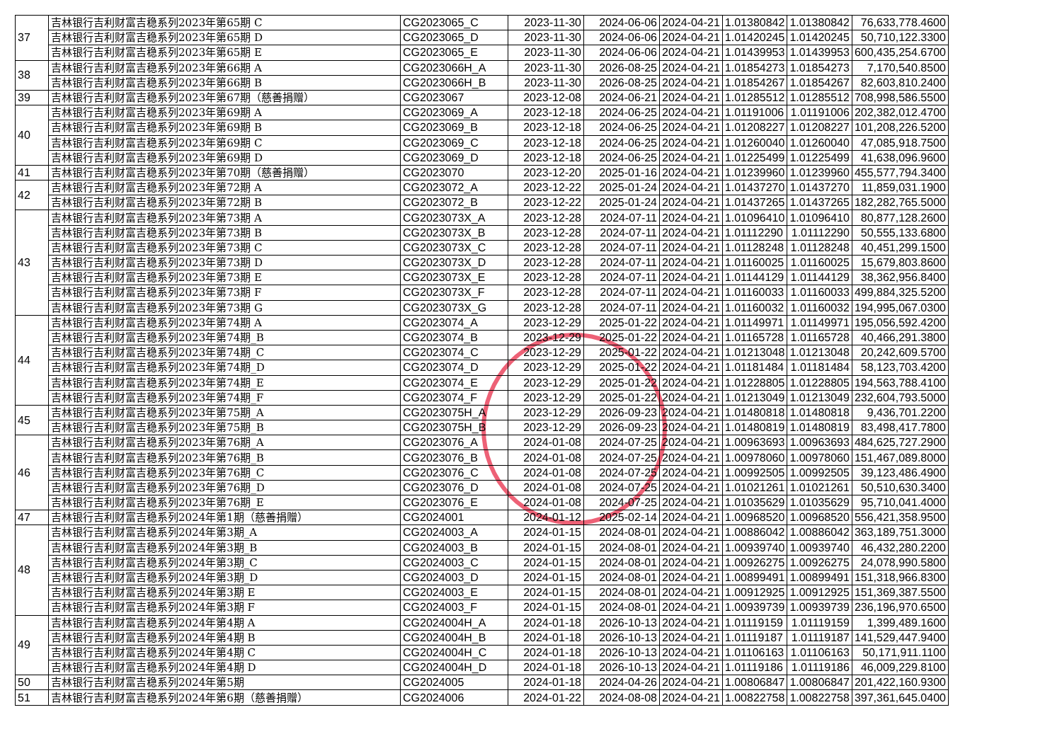| 37 | 吉林银行吉利财富吉稳系列2023年第65期 C | CG2023065_C | 2023-11-30 | 2024-06-06 | 2024-04-21 | 1.01380842 | 1.01380842 | 76,633,778.4600 |
| | 吉林银行吉利财富吉稳系列2023年第65期 D | CG2023065_D | 2023-11-30 | 2024-06-06 | 2024-04-21 | 1.01420245 | 1.01420245 | 50,710,122.3300 |
| | 吉林银行吉利财富吉稳系列2023年第65期 E | CG2023065_E | 2023-11-30 | 2024-06-06 | 2024-04-21 | 1.01439953 | 1.01439953 | 600,435,254.6700 |
| 38 | 吉林银行吉利财富吉稳系列2023年第66期 A | CG2023066H_A | 2023-11-30 | 2026-08-25 | 2024-04-21 | 1.01854273 | 1.01854273 | 7,170,540.8500 |
| | 吉林银行吉利财富吉稳系列2023年第66期 B | CG2023066H_B | 2023-11-30 | 2026-08-25 | 2024-04-21 | 1.01854267 | 1.01854267 | 82,603,810.2400 |
| 39 | 吉林银行吉利财富吉稳系列2023年第67期（慈善捐赠） | CG2023067 | 2023-12-08 | 2024-06-21 | 2024-04-21 | 1.01285512 | 1.01285512 | 708,998,586.5500 |
| 40 | 吉林银行吉利财富吉稳系列2023年第69期 A | CG2023069_A | 2023-12-18 | 2024-06-25 | 2024-04-21 | 1.01191006 | 1.01191006 | 202,382,012.4700 |
| | 吉林银行吉利财富吉稳系列2023年第69期 B | CG2023069_B | 2023-12-18 | 2024-06-25 | 2024-04-21 | 1.01208227 | 1.01208227 | 101,208,226.5200 |
| | 吉林银行吉利财富吉稳系列2023年第69期 C | CG2023069_C | 2023-12-18 | 2024-06-25 | 2024-04-21 | 1.01260040 | 1.01260040 | 47,085,918.7500 |
| | 吉林银行吉利财富吉稳系列2023年第69期 D | CG2023069_D | 2023-12-18 | 2024-06-25 | 2024-04-21 | 1.01225499 | 1.01225499 | 41,638,096.9600 |
| 41 | 吉林银行吉利财富吉稳系列2023年第70期（慈善捐赠） | CG2023070 | 2023-12-20 | 2025-01-16 | 2024-04-21 | 1.01239960 | 1.01239960 | 455,577,794.3400 |
| 42 | 吉林银行吉利财富吉稳系列2023年第72期 A | CG2023072_A | 2023-12-22 | 2025-01-24 | 2024-04-21 | 1.01437270 | 1.01437270 | 11,859,031.1900 |
| | 吉林银行吉利财富吉稳系列2023年第72期 B | CG2023072_B | 2023-12-22 | 2025-01-24 | 2024-04-21 | 1.01437265 | 1.01437265 | 182,282,765.5000 |
| 43 | 吉林银行吉利财富吉稳系列2023年第73期 A | CG2023073X_A | 2023-12-28 | 2024-07-11 | 2024-04-21 | 1.01096410 | 1.01096410 | 80,877,128.2600 |
| | 吉林银行吉利财富吉稳系列2023年第73期 B | CG2023073X_B | 2023-12-28 | 2024-07-11 | 2024-04-21 | 1.01112290 | 1.01112290 | 50,555,133.6800 |
| | 吉林银行吉利财富吉稳系列2023年第73期 C | CG2023073X_C | 2023-12-28 | 2024-07-11 | 2024-04-21 | 1.01128248 | 1.01128248 | 40,451,299.1500 |
| | 吉林银行吉利财富吉稳系列2023年第73期 D | CG2023073X_D | 2023-12-28 | 2024-07-11 | 2024-04-21 | 1.01160025 | 1.01160025 | 15,679,803.8600 |
| | 吉林银行吉利财富吉稳系列2023年第73期 E | CG2023073X_E | 2023-12-28 | 2024-07-11 | 2024-04-21 | 1.01144129 | 1.01144129 | 38,362,956.8400 |
| | 吉林银行吉利财富吉稳系列2023年第73期 F | CG2023073X_F | 2023-12-28 | 2024-07-11 | 2024-04-21 | 1.01160033 | 1.01160033 | 499,884,325.5200 |
| | 吉林银行吉利财富吉稳系列2023年第73期 G | CG2023073X_G | 2023-12-28 | 2024-07-11 | 2024-04-21 | 1.01160032 | 1.01160032 | 194,995,067.0300 |
| 44 | 吉林银行吉利财富吉稳系列2023年第74期 A | CG2023074_A | 2023-12-29 | 2025-01-22 | 2024-04-21 | 1.01149971 | 1.01149971 | 195,056,592.4200 |
| | 吉林银行吉利财富吉稳系列2023年第74期_B | CG2023074_B | 2023-12-29 | 2025-01-22 | 2024-04-21 | 1.01165728 | 1.01165728 | 40,466,291.3800 |
| | 吉林银行吉利财富吉稳系列2023年第74期_C | CG2023074_C | 2023-12-29 | 2025-01-22 | 2024-04-21 | 1.01213048 | 1.01213048 | 20,242,609.5700 |
| | 吉林银行吉利财富吉稳系列2023年第74期_D | CG2023074_D | 2023-12-29 | 2025-01-22 | 2024-04-21 | 1.01181484 | 1.01181484 | 58,123,703.4200 |
| | 吉林银行吉利财富吉稳系列2023年第74期_E | CG2023074_E | 2023-12-29 | 2025-01-22 | 2024-04-21 | 1.01228805 | 1.01228805 | 194,563,788.4100 |
| | 吉林银行吉利财富吉稳系列2023年第74期_F | CG2023074_F | 2023-12-29 | 2025-01-22 | 2024-04-21 | 1.01213049 | 1.01213049 | 232,604,793.5000 |
| 45 | 吉林银行吉利财富吉稳系列2023年第75期_A | CG2023075H_A | 2023-12-29 | 2026-09-23 | 2024-04-21 | 1.01480818 | 1.01480818 | 9,436,701.2200 |
| | 吉林银行吉利财富吉稳系列2023年第75期_B | CG2023075H_B | 2023-12-29 | 2026-09-23 | 2024-04-21 | 1.01480819 | 1.01480819 | 83,498,417.7800 |
| 46 | 吉林银行吉利财富吉稳系列2023年第76期_A | CG2023076_A | 2024-01-08 | 2024-07-25 | 2024-04-21 | 1.00963693 | 1.00963693 | 484,625,727.2900 |
| | 吉林银行吉利财富吉稳系列2023年第76期_B | CG2023076_B | 2024-01-08 | 2024-07-25 | 2024-04-21 | 1.00978060 | 1.00978060 | 151,467,089.8000 |
| | 吉林银行吉利财富吉稳系列2023年第76期_C | CG2023076_C | 2024-01-08 | 2024-07-25 | 2024-04-21 | 1.00992505 | 1.00992505 | 39,123,486.4900 |
| | 吉林银行吉利财富吉稳系列2023年第76期_D | CG2023076_D | 2024-01-08 | 2024-07-25 | 2024-04-21 | 1.01021261 | 1.01021261 | 50,510,630.3400 |
| | 吉林银行吉利财富吉稳系列2023年第76期_E | CG2023076_E | 2024-01-08 | 2024-07-25 | 2024-04-21 | 1.01035629 | 1.01035629 | 95,710,041.4000 |
| 47 | 吉林银行吉利财富吉稳系列2024年第1期（慈善捐赠） | CG2024001 | 2024-01-12 | 2025-02-14 | 2024-04-21 | 1.00968520 | 1.00968520 | 556,421,358.9500 |
| 48 | 吉林银行吉利财富吉稳系列2024年第3期_A | CG2024003_A | 2024-01-15 | 2024-08-01 | 2024-04-21 | 1.00886042 | 1.00886042 | 363,189,751.3000 |
| | 吉林银行吉利财富吉稳系列2024年第3期_B | CG2024003_B | 2024-01-15 | 2024-08-01 | 2024-04-21 | 1.00939740 | 1.00939740 | 46,432,280.2200 |
| | 吉林银行吉利财富吉稳系列2024年第3期_C | CG2024003_C | 2024-01-15 | 2024-08-01 | 2024-04-21 | 1.00926275 | 1.00926275 | 24,078,990.5800 |
| | 吉林银行吉利财富吉稳系列2024年第3期_D | CG2024003_D | 2024-01-15 | 2024-08-01 | 2024-04-21 | 1.00899491 | 1.00899491 | 151,318,966.8300 |
| | 吉林银行吉利财富吉稳系列2024年第3期 E | CG2024003_E | 2024-01-15 | 2024-08-01 | 2024-04-21 | 1.00912925 | 1.00912925 | 151,369,387.5500 |
| | 吉林银行吉利财富吉稳系列2024年第3期 F | CG2024003_F | 2024-01-15 | 2024-08-01 | 2024-04-21 | 1.00939739 | 1.00939739 | 236,196,970.6500 |
| 49 | 吉林银行吉利财富吉稳系列2024年第4期 A | CG2024004H_A | 2024-01-18 | 2026-10-13 | 2024-04-21 | 1.01119159 | 1.01119159 | 1,399,489.1600 |
| | 吉林银行吉利财富吉稳系列2024年第4期 B | CG2024004H_B | 2024-01-18 | 2026-10-13 | 2024-04-21 | 1.01119187 | 1.01119187 | 141,529,447.9400 |
| | 吉林银行吉利财富吉稳系列2024年第4期 C | CG2024004H_C | 2024-01-18 | 2026-10-13 | 2024-04-21 | 1.01106163 | 1.01106163 | 50,171,911.1100 |
| | 吉林银行吉利财富吉稳系列2024年第4期 D | CG2024004H_D | 2024-01-18 | 2026-10-13 | 2024-04-21 | 1.01119186 | 1.01119186 | 46,009,229.8100 |
| 50 | 吉林银行吉利财富吉稳系列2024年第5期 | CG2024005 | 2024-01-18 | 2024-04-26 | 2024-04-21 | 1.00806847 | 1.00806847 | 201,422,160.9300 |
| 51 | 吉林银行吉利财富吉稳系列2024年第6期（慈善捐赠） | CG2024006 | 2024-01-22 | 2024-08-08 | 2024-04-21 | 1.00822758 | 1.00822758 | 397,361,645.0400 |